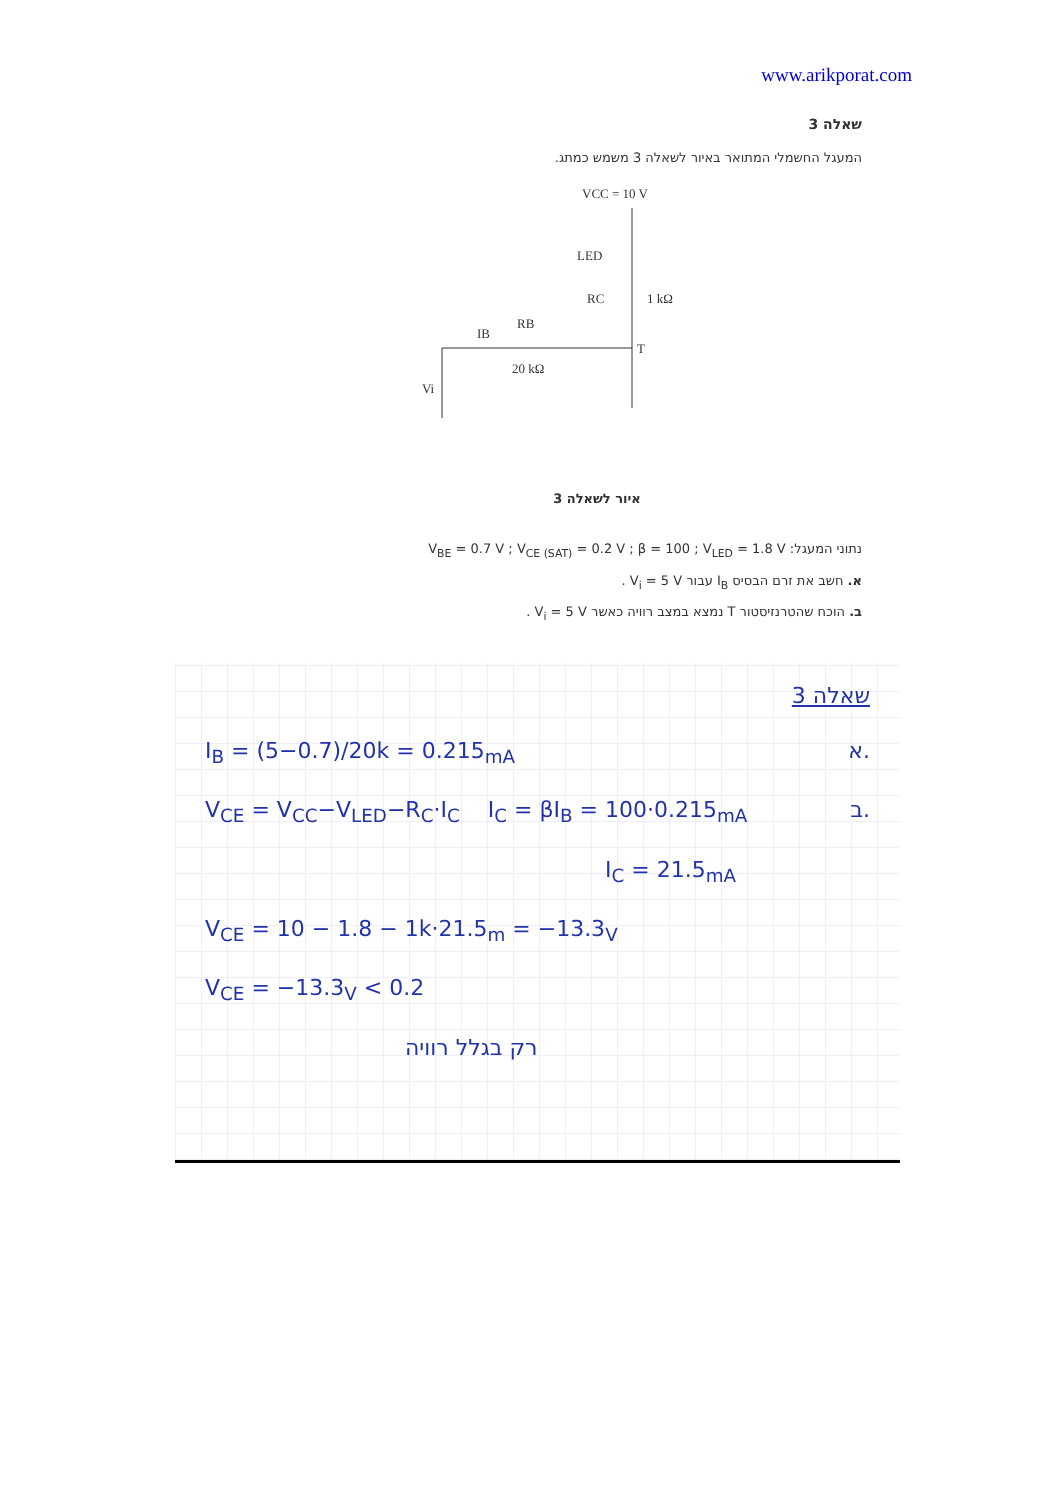www.arikporat.com
שאלה 3
המעגל החשמלי המתואר באיור לשאלה 3 משמש כמתג.
VCC = 10 V
LED
RC
1 kΩ
IB
RB
20 kΩ
T
Vi
איור לשאלה 3
נתוני המעגל: V<sub>BE</sub> = 0.7 V ; V<sub>CE (SAT)</sub> = 0.2 V ; β = 100 ; V<sub>LED</sub> = 1.8 V
א. חשב את זרם הבסיס I<sub>B</sub> עבור V<sub>i</sub> = 5 V .
ב. הוכח שהטרנזיסטור T נמצא במצב רוויה כאשר V<sub>i</sub> = 5 V .
שאלה 3
I<sub>B</sub> = (5−0.7)/20k = 0.215<sub>mA</sub> א.
V<sub>CE</sub> = V<sub>CC</sub>−V<sub>LED</sub>−R<sub>C</sub>·I<sub>C</sub> I<sub>C</sub> = βI<sub>B</sub> = 100·0.215<sub>mA</sub> ב.
I<sub>C</sub> = 21.5<sub>mA</sub>
V<sub>CE</sub> = 10 − 1.8 − 1k·21.5<sub>m</sub> = −13.3<sub>V</sub>
V<sub>CE</sub> = −13.3<sub>V</sub> < 0.2
רק בגלל רוויה